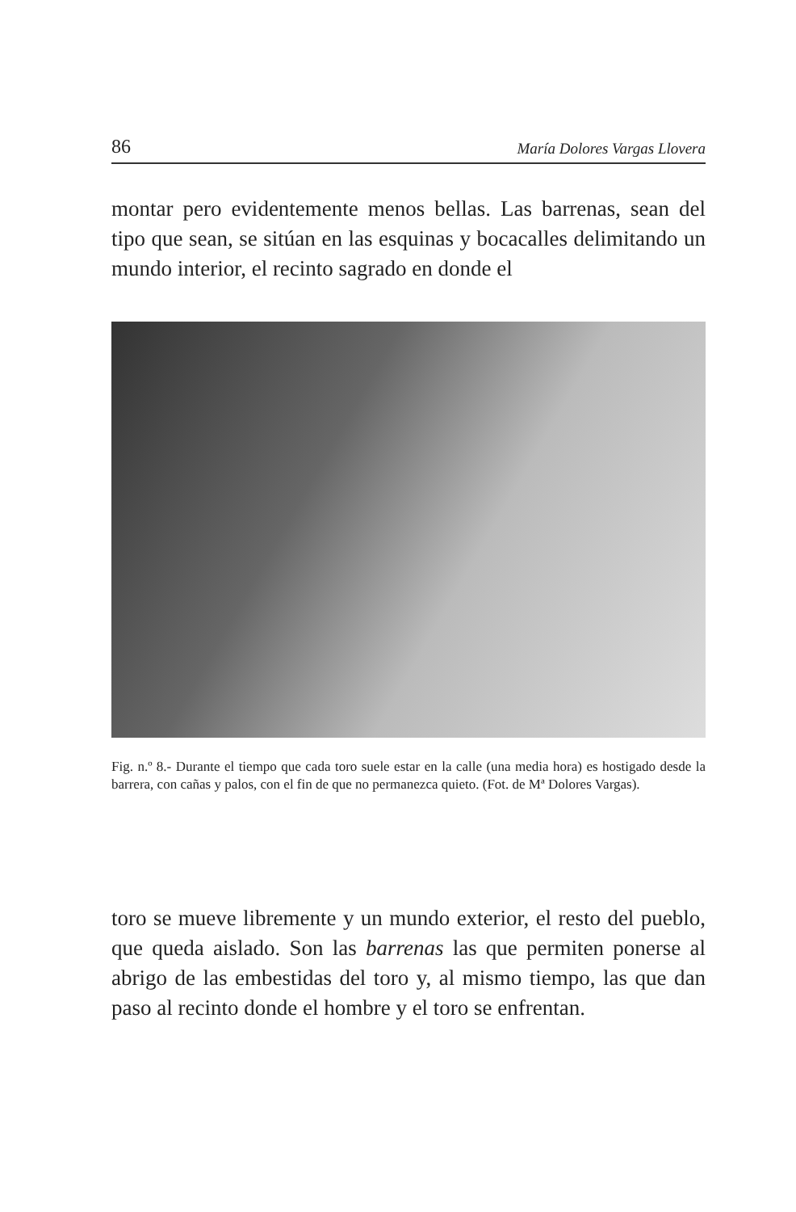86 María Dolores Vargas Llovera
montar pero evidentemente menos bellas. Las barrenas, sean del tipo que sean, se sitúan en las esquinas y bocacalles delimitando un mundo interior, el recinto sagrado en donde el
Fig. n.º 8.- Durante el tiempo que cada toro suele estar en la calle (una media hora) es hostigado desde la barrera, con cañas y palos, con el fin de que no permanezca quieto. (Fot. de Mª Dolores Vargas).
toro se mueve libremente y un mundo exterior, el resto del pueblo, que queda aislado. Son las barrenas las que permiten ponerse al abrigo de las embestidas del toro y, al mismo tiempo, las que dan paso al recinto donde el hombre y el toro se enfrentan.